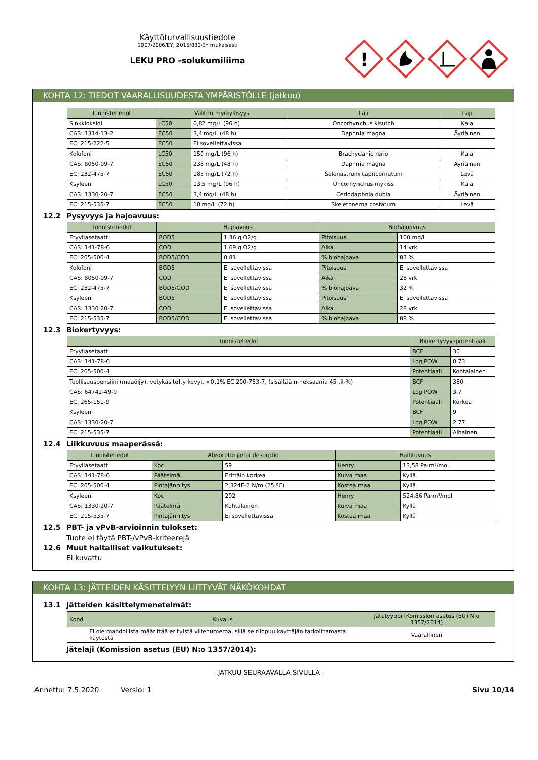Käyttöturvallisuustiedote
1907/2006/EY, 2015/830/EY mukaisesti
LEKU PRO -solukumiliima
!
KOHTA 12: TIEDOT VAARALLISUUDESTA YMPÄRISTÖLLE (jatkuu)
| Tunnistetiedot | Välitön myrkyllisyys | | Laji | Laji |
| --- | --- | --- | --- | --- |
| Sinkkioksidi | LC50 | 0,82 mg/L (96 h) | Oncorhynchus kisutch | Kala |
| CAS: 1314-13-2 | EC50 | 3,4 mg/L (48 h) | Daphnia magna | Äyriäinen |
| EC: 215-222-5 | EC50 | Ei sovellettavissa | | |
| Kolofoni | LC50 | 150 mg/L (96 h) | Brachydanio rerio | Kala |
| CAS: 8050-09-7 | EC50 | 238 mg/L (48 h) | Daphnia magna | Äyriäinen |
| EC: 232-475-7 | EC50 | 185 mg/L (72 h) | Selenastrum capricornutum | Levä |
| Ksyleeni | LC50 | 13,5 mg/L (96 h) | Oncorhynchus mykiss | Kala |
| CAS: 1330-20-7 | EC50 | 3,4 mg/L (48 h) | Ceriodaphnia dubia | Äyriäinen |
| EC: 215-535-7 | EC50 | 10 mg/L (72 h) | Skeletonema costatum | Levä |
12.2 Pysyvyys ja hajoavuus:
| Tunnistetiedot | Hajoavuus | | Biohajoavuus | |
| --- | --- | --- | --- | --- |
| Etyyliasetaatti | BOD5 | 1.36 g O2/g | Pitoisuus | 100 mg/L |
| CAS: 141-78-6 | COD | 1.69 g O2/g | Aika | 14 vrk |
| EC: 205-500-4 | BOD5/COD | 0.81 | % biohajoava | 83 % |
| Kolofoni | BOD5 | Ei sovellettavissa | Pitoisuus | Ei sovellettavissa |
| CAS: 8050-09-7 | COD | Ei sovellettavissa | Aika | 28 vrk |
| EC: 232-475-7 | BOD5/COD | Ei sovellettavissa | % biohajoava | 32 % |
| Ksyleeni | BOD5 | Ei sovellettavissa | Pitoisuus | Ei sovellettavissa |
| CAS: 1330-20-7 | COD | Ei sovellettavissa | Aika | 28 vrk |
| EC: 215-535-7 | BOD5/COD | Ei sovellettavissa | % biohajoava | 88 % |
12.3 Biokertyvyys:
| Tunnistetiedot | Biokertyvyyspotentiaali | |
| --- | --- | --- |
| Etyyliasetaatti | BCF | 30 |
| CAS: 141-78-6 | Log POW | 0,73 |
| EC: 205-500-4 | Potentiaali | Kohtalainen |
| Teollisuusbensiini (maaöljy), vetykäsitelty kevyt, <0,1% EC 200-753-7, (sisältää n-heksaania 45 til-%) | BCF | 380 |
| CAS: 64742-49-0 | Log POW | 3,7 |
| EC: 265-151-9 | Potentiaali | Korkea |
| Ksyleeni | BCF | 9 |
| CAS: 1330-20-7 | Log POW | 2,77 |
| EC: 215-535-7 | Potentiaali | Alhainen |
12.4 Liikkuvuus maaperässä:
| Tunnistetiedot | Absorptio ja/tai desorptio | | Haihtuvuus | |
| --- | --- | --- | --- | --- |
| Etyyliasetaatti | Koc | 59 | Henry | 13,58 Pa·m³/mol |
| CAS: 141-78-6 | Päätelmä | Erittäin korkea | Kuiva maa | Kyllä |
| EC: 205-500-4 | Pintajännitys | 2,324E-2 N/m (25 ºC) | Kostea maa | Kyllä |
| Ksyleeni | Koc | 202 | Henry | 524,86 Pa·m³/mol |
| CAS: 1330-20-7 | Päätelmä | Kohtalainen | Kuiva maa | Kyllä |
| EC: 215-535-7 | Pintajännitys | Ei sovellettavissa | Kostea maa | Kyllä |
12.5 PBT- ja vPvB-arvioinnin tulokset:
Tuote ei täytä PBT-/vPvB-kriteerejä
12.6 Muut haitalliset vaikutukset:
Ei kuvattu
KOHTA 13: JÄTTEIDEN KÄSITTELYYN LIITTYVÄT NÄKÖKOHDAT
13.1 Jätteiden käsittelymenetelmät:
| Koodi | Kuvaus | Jätetyyppi (Komission asetus (EU) N:o 1357/2014) |
| --- | --- | --- |
| | Ei ole mahdollista määrittää erityistä viitenumeroa, sillä se riippuu käyttäjän tarkoittamasta käytöstä | Vaarallinen |
Jätelaji (Komission asetus (EU) N:o 1357/2014):
- JATKUU SEURAAVALLA SIVULLA -
Annettu: 7.5.2020 Versio: 1 Sivu 10/14